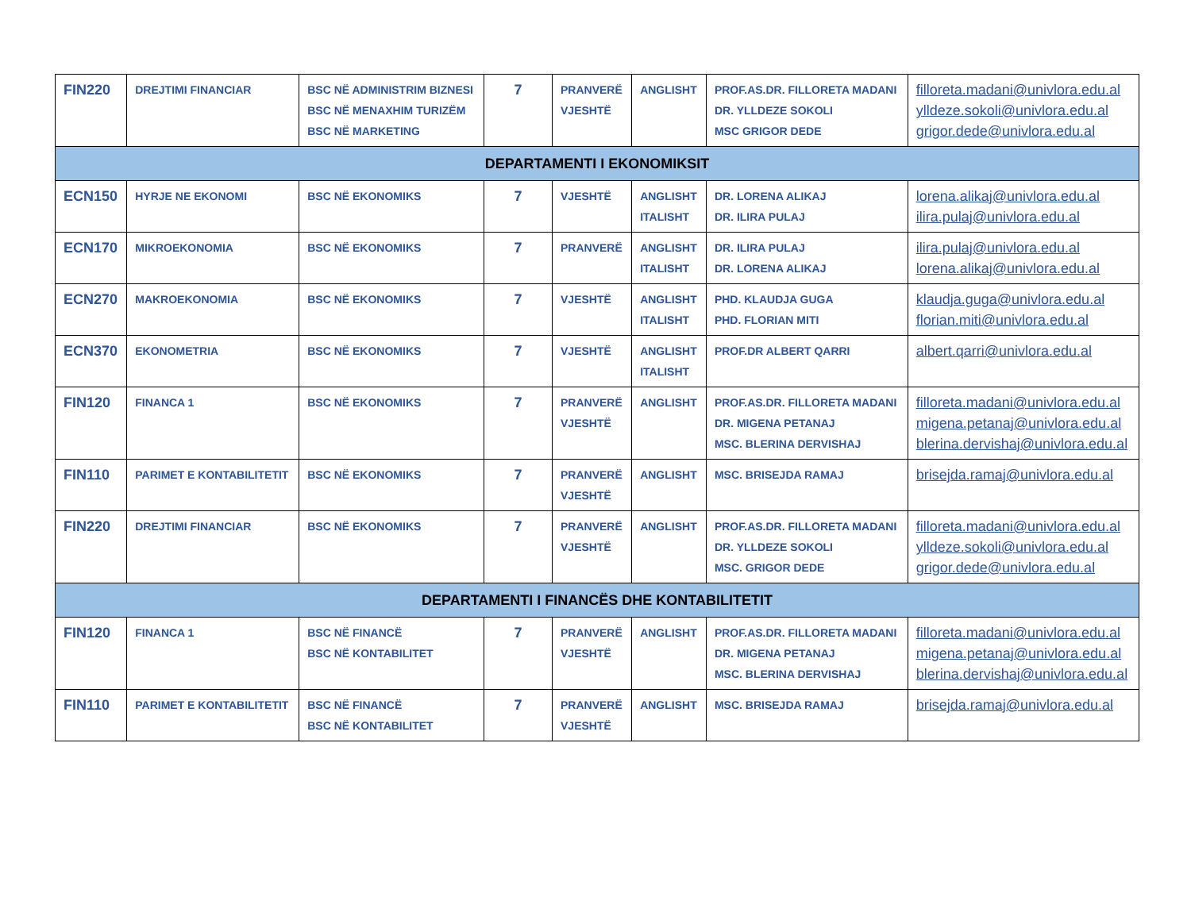| FIN220 | DREJTIMI FINANCIAR | BSC NË ADMINISTRIM BIZNESI BSC NË MENAXHIM TURIZËM BSC NË MARKETING | 7 | PRANVERË VJESHTË | ANGLISHT | PROF.AS.DR. FILLORETA MADANI DR. YLLDEZE SOKOLI MSC GRIGOR DEDE | filloreta.madani@univlora.edu.al ylldeze.sokoli@univlora.edu.al grigor.dede@univlora.edu.al |
| DEPARTAMENTI I EKONOMIKSIT | | | | | | | |
| ECN150 | HYRJE NE EKONOMI | BSC NË EKONOMIKS | 7 | VJESHTË | ANGLISHT ITALISHT | DR. LORENA ALIKAJ DR. ILIRA PULAJ | lorena.alikaj@univlora.edu.al ilira.pulaj@univlora.edu.al |
| ECN170 | MIKROEKONOMIA | BSC NË EKONOMIKS | 7 | PRANVERË | ANGLISHT ITALISHT | DR. ILIRA PULAJ DR. LORENA ALIKAJ | ilira.pulaj@univlora.edu.al lorena.alikaj@univlora.edu.al |
| ECN270 | MAKROEKONOMIA | BSC NË EKONOMIKS | 7 | VJESHTË | ANGLISHT ITALISHT | PHD. KLAUDJA GUGA PHD. FLORIAN MITI | klaudja.guga@univlora.edu.al florian.miti@univlora.edu.al |
| ECN370 | EKONOMETRIA | BSC NË EKONOMIKS | 7 | VJESHTË | ANGLISHT ITALISHT | PROF.DR ALBERT QARRI | albert.qarri@univlora.edu.al |
| FIN120 | FINANCA 1 | BSC NË EKONOMIKS | 7 | PRANVERË VJESHTË | ANGLISHT | PROF.AS.DR. FILLORETA MADANI DR. MIGENA PETANAJ MSC. BLERINA DERVISHAJ | filloreta.madani@univlora.edu.al migena.petanaj@univlora.edu.al blerina.dervishaj@univlora.edu.al |
| FIN110 | PARIMET E KONTABILITETIT | BSC NË EKONOMIKS | 7 | PRANVERË VJESHTË | ANGLISHT | MSC. BRISEJDA RAMAJ | brisejda.ramaj@univlora.edu.al |
| FIN220 | DREJTIMI FINANCIAR | BSC NË EKONOMIKS | 7 | PRANVERË VJESHTË | ANGLISHT | PROF.AS.DR. FILLORETA MADANI DR. YLLDEZE SOKOLI MSC. GRIGOR DEDE | filloreta.madani@univlora.edu.al ylldeze.sokoli@univlora.edu.al grigor.dede@univlora.edu.al |
| DEPARTAMENTI I FINANCËS DHE KONTABILITETIT | | | | | | | |
| FIN120 | FINANCA 1 | BSC NË FINANCË BSC NË KONTABILITET | 7 | PRANVERË VJESHTË | ANGLISHT | PROF.AS.DR. FILLORETA MADANI DR. MIGENA PETANAJ MSC. BLERINA DERVISHAJ | filloreta.madani@univlora.edu.al migena.petanaj@univlora.edu.al blerina.dervishaj@univlora.edu.al |
| FIN110 | PARIMET E KONTABILITETIT | BSC NË FINANCË BSC NË KONTABILITET | 7 | PRANVERË VJESHTË | ANGLISHT | MSC. BRISEJDA RAMAJ | brisejda.ramaj@univlora.edu.al |